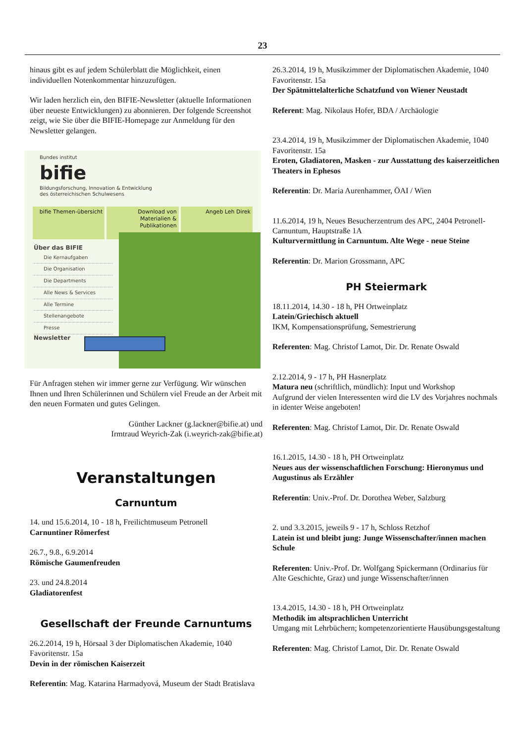23
hinaus gibt es auf jedem Schülerblatt die Möglichkeit, einen individuellen Notenkommentar hinzuzufügen.
Wir laden herzlich ein, den BIFIE-Newsletter (aktuelle Informationen über neueste Entwicklungen) zu abonnieren. Der folgende Screenshot zeigt, wie Sie über die BIFIE-Homepage zur Anmeldung für den Newsletter gelangen.
Bundes institut
bifie
Bildungsforschung, Innovation & Entwicklung
des österreichischen Schulwesens
bifie Themen-übersicht Download von Materialien & Publikationen
Angeb Leh Direk
Über das BIFIE
Die Kernaufgaben
Die Organisation
Die Departments
Alle News & Services
Alle Termine
Stellenangebote
Presse
Newsletter
Für Anfragen stehen wir immer gerne zur Verfügung. Wir wünschen Ihnen und Ihren Schülerinnen und Schülern viel Freude an der Arbeit mit den neuen Formaten und gutes Gelingen.
Günther Lackner (g.lackner@bifie.at) und
Irmtraud Weyrich-Zak (i.weyrich-zak@bifie.at)
Veranstaltungen
Carnuntum
14. und 15.6.2014, 10 - 18 h, Freilichtmuseum Petronell
Carnuntiner Römerfest
26.7., 9.8., 6.9.2014
Römische Gaumenfreuden
23. und 24.8.2014
Gladiatorenfest
Gesellschaft der Freunde Carnuntums
26.2.2014, 19 h, Hörsaal 3 der Diplomatischen Akademie, 1040 Favoritenstr. 15a
Devin in der römischen Kaiserzeit
Referentin: Mag. Katarina Harmadyová, Museum der Stadt Bratislava
26.3.2014, 19 h, Musikzimmer der Diplomatischen Akademie, 1040 Favoritenstr. 15a
Der Spätmittelalterliche Schatzfund von Wiener Neustadt
Referent: Mag. Nikolaus Hofer, BDA / Archäologie
23.4.2014, 19 h, Musikzimmer der Diplomatischen Akademie, 1040 Favoritenstr. 15a
Eroten, Gladiatoren, Masken - zur Ausstattung des kaiserzeitlichen Theaters in Ephesos
Referentin: Dr. Maria Aurenhammer, ÖAI / Wien
11.6.2014, 19 h, Neues Besucherzentrum des APC, 2404 Petronell-Carnuntum, Hauptstraße 1A
Kulturvermittlung in Carnuntum. Alte Wege - neue Steine
Referentin: Dr. Marion Grossmann, APC
PH Steiermark
18.11.2014, 14.30 - 18 h, PH Ortweinplatz
Latein/Griechisch aktuell
IKM, Kompensationsprüfung, Semestrierung
Referenten: Mag. Christof Lamot, Dir. Dr. Renate Oswald
2.12.2014, 9 - 17 h, PH Hasnerplatz
Matura neu (schriftlich, mündlich): Input und Workshop
Aufgrund der vielen Interessenten wird die LV des Vorjahres nochmals in identer Weise angeboten!
Referenten: Mag. Christof Lamot, Dir. Dr. Renate Oswald
16.1.2015, 14.30 - 18 h, PH Ortweinplatz
Neues aus der wissenschaftlichen Forschung: Hieronymus und Augustinus als Erzähler
Referentin: Univ.-Prof. Dr. Dorothea Weber, Salzburg
2. und 3.3.2015, jeweils 9 - 17 h, Schloss Retzhof
Latein ist und bleibt jung: Junge Wissenschafter/innen machen Schule
Referenten: Univ.-Prof. Dr. Wolfgang Spickermann (Ordinarius für Alte Geschichte, Graz) und junge Wissenschafter/innen
13.4.2015, 14.30 - 18 h, PH Ortweinplatz
Methodik im altsprachlichen Unterricht
Umgang mit Lehrbüchern; kompetenzorientierte Hausübungsgestaltung
Referenten: Mag. Christof Lamot, Dir. Dr. Renate Oswald